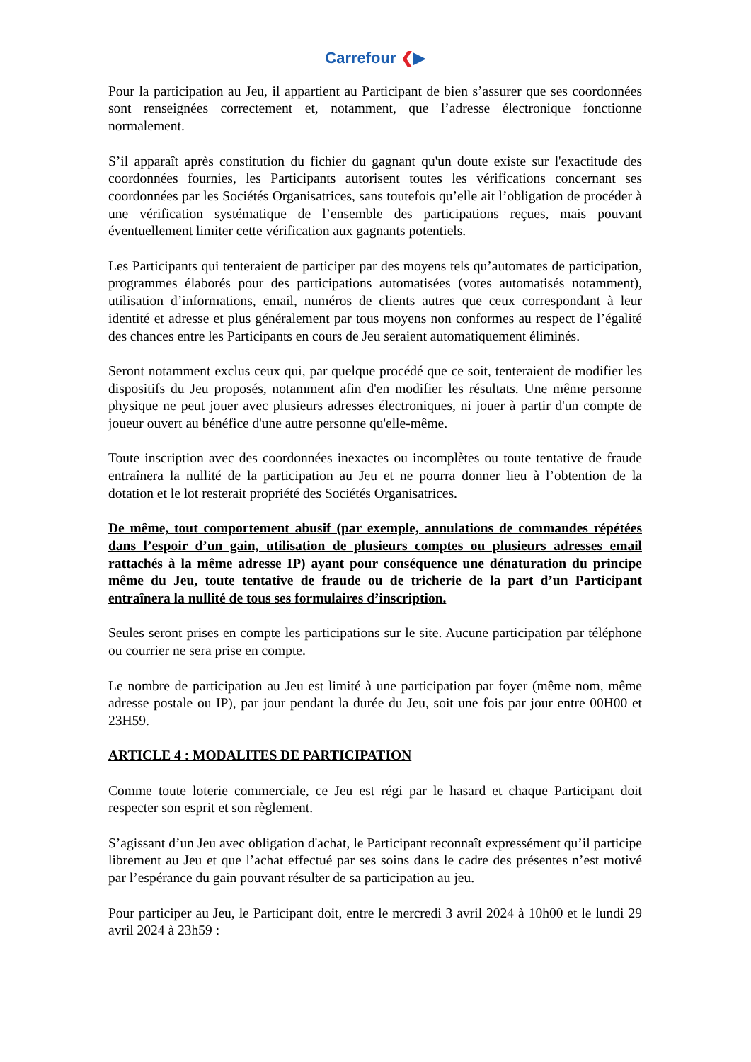Carrefour ❮▶
Pour la participation au Jeu, il appartient au Participant de bien s’assurer que ses coordonnées sont renseignées correctement et, notamment, que l’adresse électronique fonctionne normalement.
S’il apparaît après constitution du fichier du gagnant qu'un doute existe sur l'exactitude des coordonnées fournies, les Participants autorisent toutes les vérifications concernant ses coordonnées par les Sociétés Organisatrices, sans toutefois qu’elle ait l’obligation de procéder à une vérification systématique de l’ensemble des participations reçues, mais pouvant éventuellement limiter cette vérification aux gagnants potentiels.
Les Participants qui tenteraient de participer par des moyens tels qu’automates de participation, programmes élaborés pour des participations automatisées (votes automatisés notamment), utilisation d’informations, email, numéros de clients autres que ceux correspondant à leur identité et adresse et plus généralement par tous moyens non conformes au respect de l’égalité des chances entre les Participants en cours de Jeu seraient automatiquement éliminés.
Seront notamment exclus ceux qui, par quelque procédé que ce soit, tenteraient de modifier les dispositifs du Jeu proposés, notamment afin d'en modifier les résultats. Une même personne physique ne peut jouer avec plusieurs adresses électroniques, ni jouer à partir d'un compte de joueur ouvert au bénéfice d'une autre personne qu'elle-même.
Toute inscription avec des coordonnées inexactes ou incomplètes ou toute tentative de fraude entraînera la nullité de la participation au Jeu et ne pourra donner lieu à l’obtention de la dotation et le lot resterait propriété des Sociétés Organisatrices.
De même, tout comportement abusif (par exemple, annulations de commandes répétées dans l’espoir d’un gain, utilisation de plusieurs comptes ou plusieurs adresses email rattachés à la même adresse IP) ayant pour conséquence une dénaturation du principe même du Jeu, toute tentative de fraude ou de tricherie de la part d’un Participant entraînera la nullité de tous ses formulaires d’inscription.
Seules seront prises en compte les participations sur le site. Aucune participation par téléphone ou courrier ne sera prise en compte.
Le nombre de participation au Jeu est limité à une participation par foyer (même nom, même adresse postale ou IP), par jour pendant la durée du Jeu, soit une fois par jour entre 00H00 et 23H59.
ARTICLE 4 : MODALITES DE PARTICIPATION
Comme toute loterie commerciale, ce Jeu est régi par le hasard et chaque Participant doit respecter son esprit et son règlement.
S’agissant d’un Jeu avec obligation d'achat, le Participant reconnaît expressément qu’il participe librement au Jeu et que l’achat effectué par ses soins dans le cadre des présentes n’est motivé par l’espérance du gain pouvant résulter de sa participation au jeu.
Pour participer au Jeu, le Participant doit, entre le mercredi 3 avril 2024 à 10h00 et le lundi 29 avril 2024 à 23h59 :